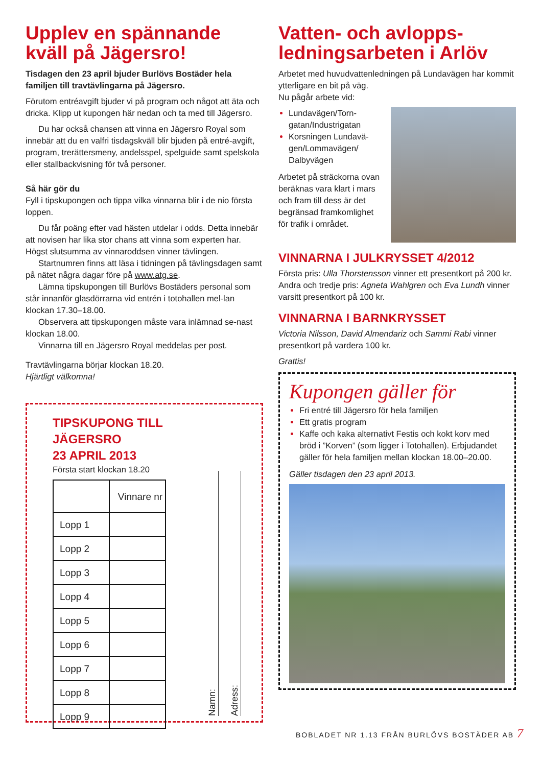Upplev en spännande kväll på Jägersro!
Tisdagen den 23 april bjuder Burlövs Bostäder hela familjen till travtävlingarna på Jägersro.
Förutom entréavgift bjuder vi på program och något att äta och dricka. Klipp ut kupongen här nedan och ta med till Jägersro.
Du har också chansen att vinna en Jägersro Royal som innebär att du en valfri tisdagskväll blir bjuden på entré-avgift, program, trerättersmeny, andelsspel, spelguide samt spelskola eller stallbackvisning för två personer.
Så här gör du
Fyll i tipskupongen och tippa vilka vinnarna blir i de nio första loppen.
Du får poäng efter vad hästen utdelar i odds. Detta innebär att novisen har lika stor chans att vinna som experten har. Högst slutsumma av vinnaroddsen vinner tävlingen.
Startnumren finns att läsa i tidningen på tävlingsdagen samt på nätet några dagar före på www.atg.se.
Lämna tipskupongen till Burlövs Bostäders personal som står innanför glasdörrarna vid entrén i totohallen mel-lan klockan 17.30–18.00.
Observera att tipskupongen måste vara inlämnad se-nast klockan 18.00.
Vinnarna till en Jägersro Royal meddelas per post.
Travtävlingarna börjar klockan 18.20.
Hjärtligt välkomna!
TIPSKUPONG TILL JÄGERSRO
23 APRIL 2013
Första start klockan 18.20
| | Vinnare nr |
| --- | --- |
| Lopp 1 | |
| Lopp 2 | |
| Lopp 3 | |
| Lopp 4 | |
| Lopp 5 | |
| Lopp 6 | |
| Lopp 7 | |
| Lopp 8 | |
| Lopp 9 | |
Namn:
Adress:
Vatten- och avlopps-ledningsarbeten i Arlöv
Arbetet med huvudvattenledningen på Lundavägen har kommit ytterligare en bit på väg.
Nu pågår arbete vid:
Lundavägen/Torn-gatan/Industrigatan
Korsningen Lundavä-gen/Lommavägen/ Dalbyvägen
Arbetet på sträckorna ovan beräknas vara klart i mars och fram till dess är det begränsad framkomlighet för trafik i området.
VINNARNA I JULKRYSSET 4/2012
Första pris: Ulla Thorstensson vinner ett presentkort på 200 kr. Andra och tredje pris: Agneta Wahlgren och Eva Lundh vinner varsitt presentkort på 100 kr.
VINNARNA I BARNKRYSSET
Victoria Nilsson, David Almendariz och Sammi Rabi vinner presentkort på vardera 100 kr.
Grattis!
Kupongen gäller för
Fri entré till Jägersro för hela familjen
Ett gratis program
Kaffe och kaka alternativt Festis och kokt korv med bröd i ”Korven” (som ligger i Totohallen). Erbjudandet gäller för hela familjen mellan klockan 18.00–20.00.
Gäller tisdagen den 23 april 2013.
BOBLADET NR 1.13 FRÅN BURLÖVS BOSTÄDER AB 7